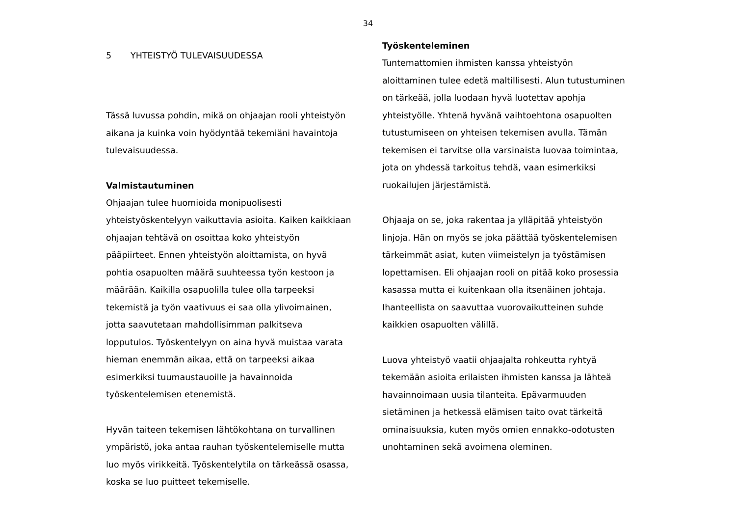34
5 YHTEISTYÖ TULEVAISUUDESSA
Tässä luvussa pohdin, mikä on ohjaajan rooli yhteistyön aikana ja kuinka voin hyödyntää tekemiäni havaintoja tulevaisuudessa.
Valmistautuminen
Ohjaajan tulee huomioida monipuolisesti yhteistyöskentelyyn vaikuttavia asioita. Kaiken kaikkiaan ohjaajan tehtävä on osoittaa koko yhteistyön pääpiirteet. Ennen yhteistyön aloittamista, on hyvä pohtia osapuolten määrä suuhteessa työn kestoon ja määrään. Kaikilla osapuolilla tulee olla tarpeeksi tekemistä ja työn vaativuus ei saa olla ylivoimainen, jotta saavutetaan mahdollisimman palkitseva lopputulos. Työskentelyyn on aina hyvä muistaa varata hieman enemmän aikaa, että on tarpeeksi aikaa esimerkiksi tuumaustauoille ja havainnoida työskentelemisen etenemistä.
Hyvän taiteen tekemisen lähtökohtana on turvallinen ympäristö, joka antaa rauhan työskentelemiselle mutta luo myös virikkeitä. Työskentelytila on tärkeässä osassa, koska se luo puitteet tekemiselle.
Työskenteleminen
Tuntemattomien ihmisten kanssa yhteistyön aloittaminen tulee edetä maltillisesti. Alun tutustuminen on tärkeää, jolla luodaan hyvä luotettav apohja yhteistyölle. Yhtenä hyvänä vaihtoehtona osapuolten tutustumiseen on yhteisen tekemisen avulla. Tämän tekemisen ei tarvitse olla varsinaista luovaa toimintaa, jota on yhdessä tarkoitus tehdä, vaan esimerkiksi ruokailujen järjestämistä.
Ohjaaja on se, joka rakentaa ja ylläpitää yhteistyön linjoja. Hän on myös se joka päättää työskentelemisen tärkeimmät asiat, kuten viimeistelyn ja työstämisen lopettamisen. Eli ohjaajan rooli on pitää koko prosessia kasassa mutta ei kuitenkaan olla itsenäinen johtaja. Ihanteellista on saavuttaa vuorovaikutteinen suhde kaikkien osapuolten välillä.
Luova yhteistyö vaatii ohjaajalta rohkeutta ryhtyä tekemään asioita erilaisten ihmisten kanssa ja lähteä havainnoimaan uusia tilanteita. Epävarmuuden sietäminen ja hetkessä elämisen taito ovat tärkeitä ominaisuuksia, kuten myös omien ennakko-odotusten unohtaminen sekä avoimena oleminen.